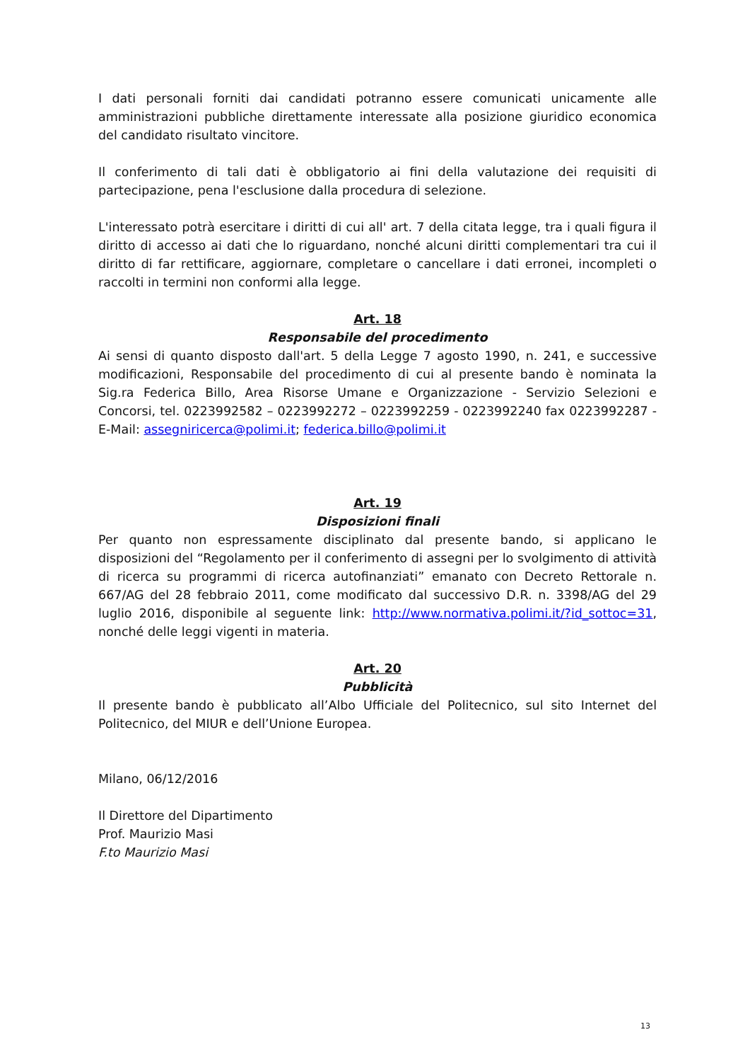I dati personali forniti dai candidati potranno essere comunicati unicamente alle amministrazioni pubbliche direttamente interessate alla posizione giuridico economica del candidato risultato vincitore.
Il conferimento di tali dati è obbligatorio ai fini della valutazione dei requisiti di partecipazione, pena l'esclusione dalla procedura di selezione.
L'interessato potrà esercitare i diritti di cui all' art. 7 della citata legge, tra i quali figura il diritto di accesso ai dati che lo riguardano, nonché alcuni diritti complementari tra cui il diritto di far rettificare, aggiornare, completare o cancellare i dati erronei, incompleti o raccolti in termini non conformi alla legge.
Art. 18
Responsabile del procedimento
Ai sensi di quanto disposto dall'art. 5 della Legge 7 agosto 1990, n. 241, e successive modificazioni, Responsabile del procedimento di cui al presente bando è nominata la Sig.ra Federica Billo, Area Risorse Umane e Organizzazione - Servizio Selezioni e Concorsi, tel. 0223992582 – 0223992272 – 0223992259 - 0223992240 fax 0223992287 - E-Mail: assegniricerca@polimi.it; federica.billo@polimi.it
Art. 19
Disposizioni finali
Per quanto non espressamente disciplinato dal presente bando, si applicano le disposizioni del “Regolamento per il conferimento di assegni per lo svolgimento di attività di ricerca su programmi di ricerca autofinanziati” emanato con Decreto Rettorale n. 667/AG del 28 febbraio 2011, come modificato dal successivo D.R. n. 3398/AG del 29 luglio 2016, disponibile al seguente link: http://www.normativa.polimi.it/?id_sottoc=31, nonché delle leggi vigenti in materia.
Art. 20
Pubblicità
Il presente bando è pubblicato all’Albo Ufficiale del Politecnico, sul sito Internet del Politecnico, del MIUR e dell’Unione Europea.
Milano, 06/12/2016
Il Direttore del Dipartimento
Prof. Maurizio Masi
F.to Maurizio Masi
13